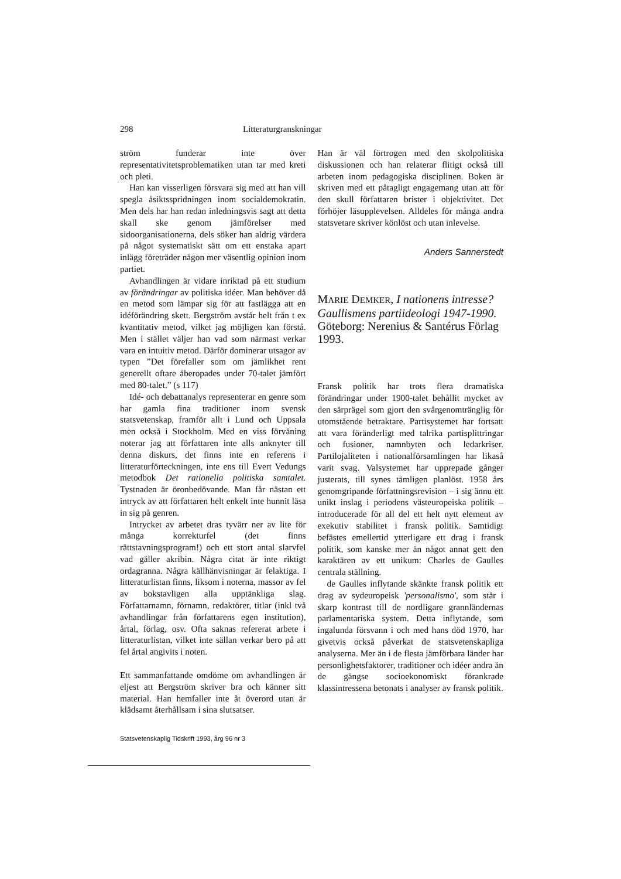298 Litteraturgranskningar
ström funderar inte över representativitetsproblematiken utan tar med kreti och pleti.
Han kan visserligen försvara sig med att han vill spegla åsiktsspridningen inom socialdemokratin. Men dels har han redan inledningsvis sagt att detta skall ske genom jämförelser med sidoorganisationerna, dels söker han aldrig värdera på något systematiskt sätt om ett enstaka apart inlägg företräder någon mer väsentlig opinion inom partiet.
Avhandlingen är vidare inriktad på ett studium av förändringar av politiska idéer. Man behöver då en metod som lämpar sig för att fastlägga att en idéförändring skett. Bergström avstår helt från t ex kvantitativ metod, vilket jag möjligen kan förstå. Men i stället väljer han vad som närmast verkar vara en intuitiv metod. Därför dominerar utsagor av typen ”Det förefaller som om jämlikhet rent generellt oftare åberopades under 70-talet jämfört med 80-talet.” (s 117)
Idé- och debattanalys representerar en genre som har gamla fina traditioner inom svensk statsvetenskap, framför allt i Lund och Uppsala men också i Stockholm. Med en viss förvåning noterar jag att författaren inte alls anknyter till denna diskurs, det finns inte en referens i litteraturförteckningen, inte ens till Evert Vedungs metodbok Det rationella politiska samtalet. Tystnaden är öronbedövande. Man får nästan ett intryck av att författaren helt enkelt inte hunnit läsa in sig på genren.
Intrycket av arbetet dras tyvärr ner av lite för många korrekturfel (det finns rättstavningsprogram!) och ett stort antal slarvfel vad gäller akribin. Några citat är inte riktigt ordagranna. Några källhänvisningar är felaktiga. I litteraturlistan finns, liksom i noterna, massor av fel av bokstavligen alla upptänkliga slag. Författarnamn, förnamn, redaktörer, titlar (inkl två avhandlingar från författarens egen institution), årtal, förlag, osv. Ofta saknas refererat arbete i litteraturlistan, vilket inte sällan verkar bero på att fel årtal angivits i noten.
Ett sammanfattande omdöme om avhandlingen är eljest att Bergström skriver bra och känner sitt material. Han hemfaller inte åt överord utan är klädsamt återhållsam i sina slutsatser.
Statsvetenskaplig Tidskrift 1993, årg 96 nr 3
Han är väl förtrogen med den skolpolitiska diskussionen och han relaterar flitigt också till arbeten inom pedagogiska disciplinen. Boken är skriven med ett påtagligt engagemang utan att för den skull författaren brister i objektivitet. Det förhöjer läsupplevelsen. Alldeles för många andra statsvetare skriver könlöst och utan inlevelse.
Anders Sannerstedt
MARIE DEMKER, I nationens intresse? Gaullismens partiideologi 1947-1990. Göteborg: Nerenius & Santérus Förlag 1993.
Fransk politik har trots flera dramatiska förändringar under 1900-talet behållit mycket av den särprägel som gjort den svårgenomtränglig för utomstående betraktare. Partisystemet har fortsatt att vara föränderligt med talrika partisplittringar och fusioner, namnbyten och ledarkriser. Partilojaliteten i nationalförsamlingen har likaså varit svag. Valsystemet har upprepade gånger justerats, till synes tämligen planlöst. 1958 års genomgripande författningsrevision – i sig ännu ett unikt inslag i periodens västeuropeiska politik – introducerade för all del ett helt nytt element av exekutiv stabilitet i fransk politik. Samtidigt befästes emellertid ytterligare ett drag i fransk politik, som kanske mer än något annat gett den karaktären av ett unikum: Charles de Gaulles centrala ställning.
de Gaulles inflytande skänkte fransk politik ett drag av sydeuropeisk 'personalismo', som står i skarp kontrast till de nordligare grannländernas parlamentariska system. Detta inflytande, som ingalunda försvann i och med hans död 1970, har givetvis också påverkat de statsvetenskapliga analyserna. Mer än i de flesta jämförbara länder har personlighetsfaktorer, traditioner och idéer andra än de gängse socioekonomiskt förankrade klassintressena betonats i analyser av fransk politik.